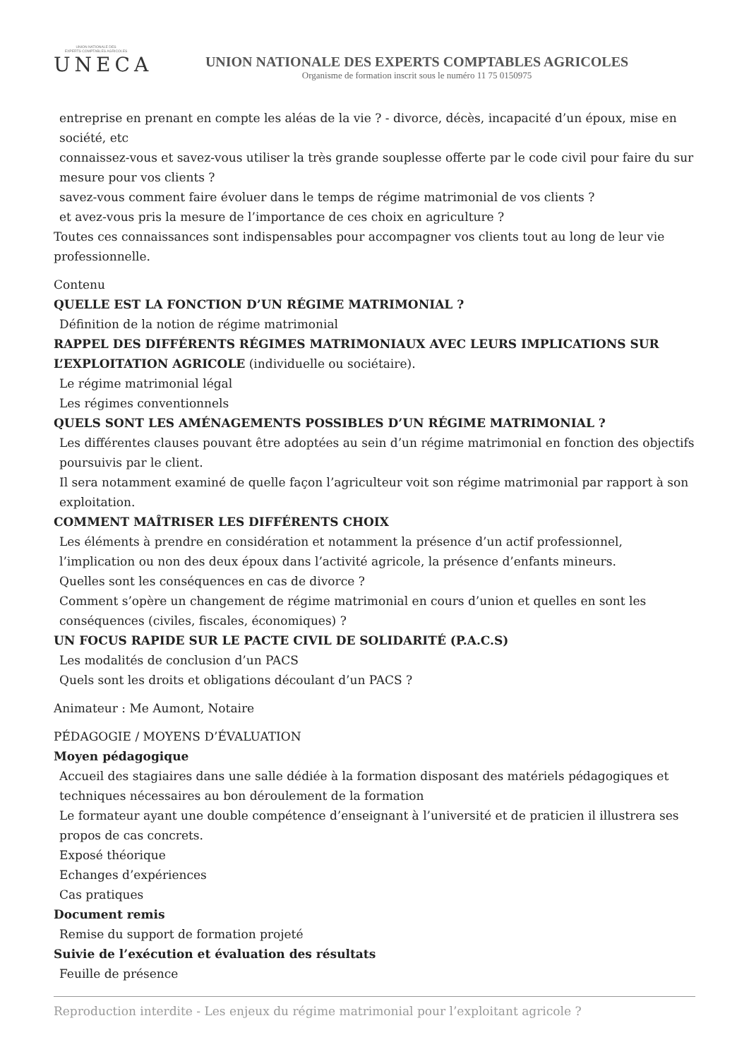UNION NATIONALE DES
EXPERTS COMPTABLES AGRICOLES
UNECA
UNION NATIONALE DES EXPERTS COMPTABLES AGRICOLES
Organisme de formation inscrit sous le numéro 11 75 0150975
entreprise en prenant en compte les aléas de la vie ? - divorce, décès, incapacité d’un époux, mise en société, etc
connaissez-vous et savez-vous utiliser la très grande souplesse offerte par le code civil pour faire du sur mesure pour vos clients ?
savez-vous comment faire évoluer dans le temps de régime matrimonial de vos clients ?
et avez-vous pris la mesure de l’importance de ces choix en agriculture ?
Toutes ces connaissances sont indispensables pour accompagner vos clients tout au long de leur vie professionnelle.
Contenu
QUELLE EST LA FONCTION D’UN RÉGIME MATRIMONIAL ?
Définition de la notion de régime matrimonial
RAPPEL DES DIFFÉRENTS RÉGIMES MATRIMONIAUX AVEC LEURS IMPLICATIONS SUR L’EXPLOITATION AGRICOLE (individuelle ou sociétaire).
Le régime matrimonial légal
Les régimes conventionnels
QUELS SONT LES AMÉNAGEMENTS POSSIBLES D’UN RÉGIME MATRIMONIAL ?
Les différentes clauses pouvant être adoptées au sein d’un régime matrimonial en fonction des objectifs poursuivis par le client.
Il sera notamment examiné de quelle façon l’agriculteur voit son régime matrimonial par rapport à son exploitation.
COMMENT MAÎTRISER LES DIFFÉRENTS CHOIX
Les éléments à prendre en considération et notamment la présence d’un actif professionnel, l’implication ou non des deux époux dans l’activité agricole, la présence d’enfants mineurs.
Quelles sont les conséquences en cas de divorce ?
Comment s’opère un changement de régime matrimonial en cours d’union et quelles en sont les conséquences (civiles, fiscales, économiques) ?
UN FOCUS RAPIDE SUR LE PACTE CIVIL DE SOLIDARITÉ (P.A.C.S)
Les modalités de conclusion d’un PACS
Quels sont les droits et obligations découlant d’un PACS ?
Animateur : Me Aumont, Notaire
PÉDAGOGIE / MOYENS D’ÉVALUATION
Moyen pédagogique
Accueil des stagiaires dans une salle dédiée à la formation disposant des matériels pédagogiques et techniques nécessaires au bon déroulement de la formation
Le formateur ayant une double compétence d’enseignant à l’université et de praticien il illustrera ses propos de cas concrets.
Exposé théorique
Echanges d’expériences
Cas pratiques
Document remis
Remise du support de formation projeté
Suivie de l’exécution et évaluation des résultats
Feuille de présence
Reproduction interdite - Les enjeux du régime matrimonial pour l’exploitant agricole ?